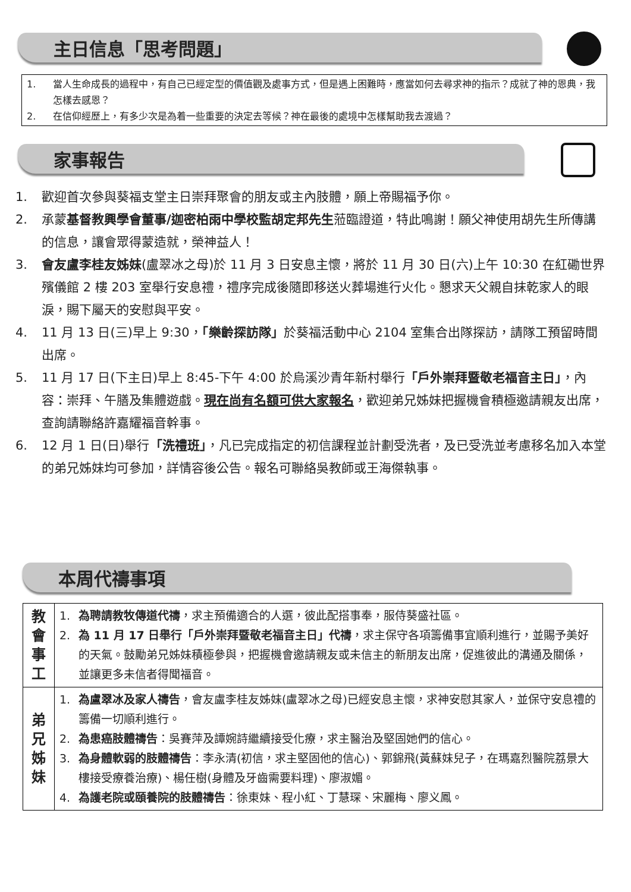主日信息「思考問題」
1. 當人生命成長的過程中，有自己已經定型的價值觀及處事方式，但是遇上困難時，應當如何去尋求神的指示？成就了神的恩典，我怎樣去感恩？
2. 在信仰經歷上，有多少次是為着一些重要的決定去等候？神在最後的處境中怎樣幫助我去渡過？
家事報告
1. 歡迎首次參與葵福支堂主日崇拜聚會的朋友或主內肢體，願上帝賜福予你。
2. 承蒙基督教興學會董事/迦密柏雨中學校監胡定邦先生蒞臨證道，特此鳴謝！願父神使用胡先生所傳講的信息，讓會眾得蒙造就，榮神益人！
3. 會友盧李桂友姊妹(盧翠冰之母)於 11 月 3 日安息主懷，將於 11 月 30 日(六)上午 10:30 在紅磡世界殯儀館 2 樓 203 室舉行安息禮，禮序完成後隨即移送火葬場進行火化。懇求天父親自抹乾家人的眼淚，賜下屬天的安慰與平安。
4. 11 月 13 日(三)早上 9:30，「樂齡探訪隊」於葵福活動中心 2104 室集合出隊探訪，請隊工預留時間出席。
5. 11 月 17 日(下主日)早上 8:45-下午 4:00 於烏溪沙青年新村舉行「戶外崇拜暨敬老福音主日」，內容：崇拜、午膳及集體遊戲。現在尚有名額可供大家報名，歡迎弟兄姊妹把握機會積極邀請親友出席，查詢請聯絡許嘉耀福音幹事。
6. 12 月 1 日(日)舉行「洗禮班」，凡已完成指定的初信課程並計劃受洗者，及已受洗並考慮移名加入本堂的弟兄姊妹均可參加，詳情容後公告。報名可聯絡吳教師或王海傑執事。
本周代禱事項
| 教 會 事 工 | 1. 為聘請教牧傳道代禱 ，求主預備適合的人選，彼此配搭事奉，服侍葵盛社區。 2. 為 11 月 17 日舉行「戶外崇拜暨敬老福音主日」代禱 ，求主保守各項籌備事宜順利進行，並賜予美好的天氣。鼓勵弟兄姊妹積極參與，把握機會邀請親友或未信主的新朋友出席，促進彼此的溝通及關係，並讓更多未信者得聞福音。 |
| 弟 兄 姊 妹 | 1. 為盧翠冰及家人禱告 ，會友盧李桂友姊妹(盧翠冰之母)已經安息主懷，求神安慰其家人，並保守安息禮的籌備一切順利進行。 2. 為患癌肢體禱告 ：吳賽萍及譚婉詩繼續接受化療，求主醫治及堅固她們的信心。 3. 為身體軟弱的肢體禱告 ：李永清(初信，求主堅固他的信心)、郭錦飛(黃蘇妹兒子，在瑪嘉烈醫院荔景大樓接受療養治療)、楊任樹(身體及牙齒需要料理)、廖淑媚。 4. 為護老院或頤養院的肢體禱告 ：徐東妹、程小紅、丁慧琛、宋麗梅、廖义鳳。 |